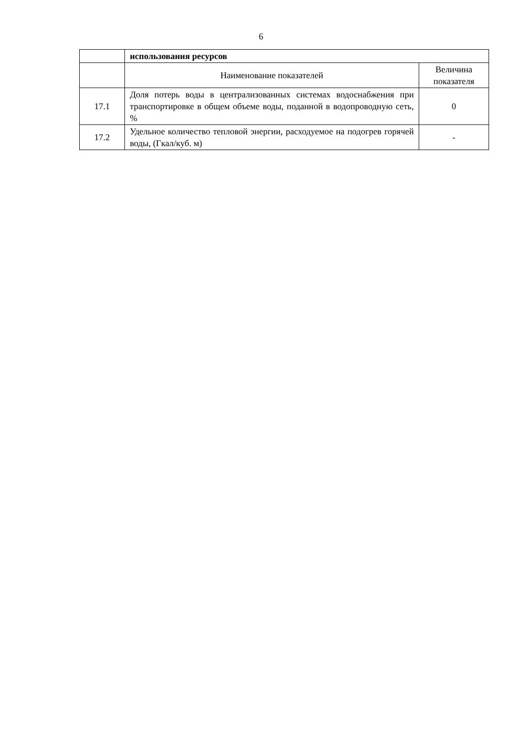6
| | использования ресурсов | |
| | Наименование показателей | Величина показателя |
| 17.1 | Доля потерь воды в централизованных системах водоснабжения при транспортировке в общем объеме воды, поданной в водопроводную сеть, % | 0 |
| 17.2 | Удельное количество тепловой энергии, расходуемое на подогрев горячей воды, (Гкал/куб. м) | - |